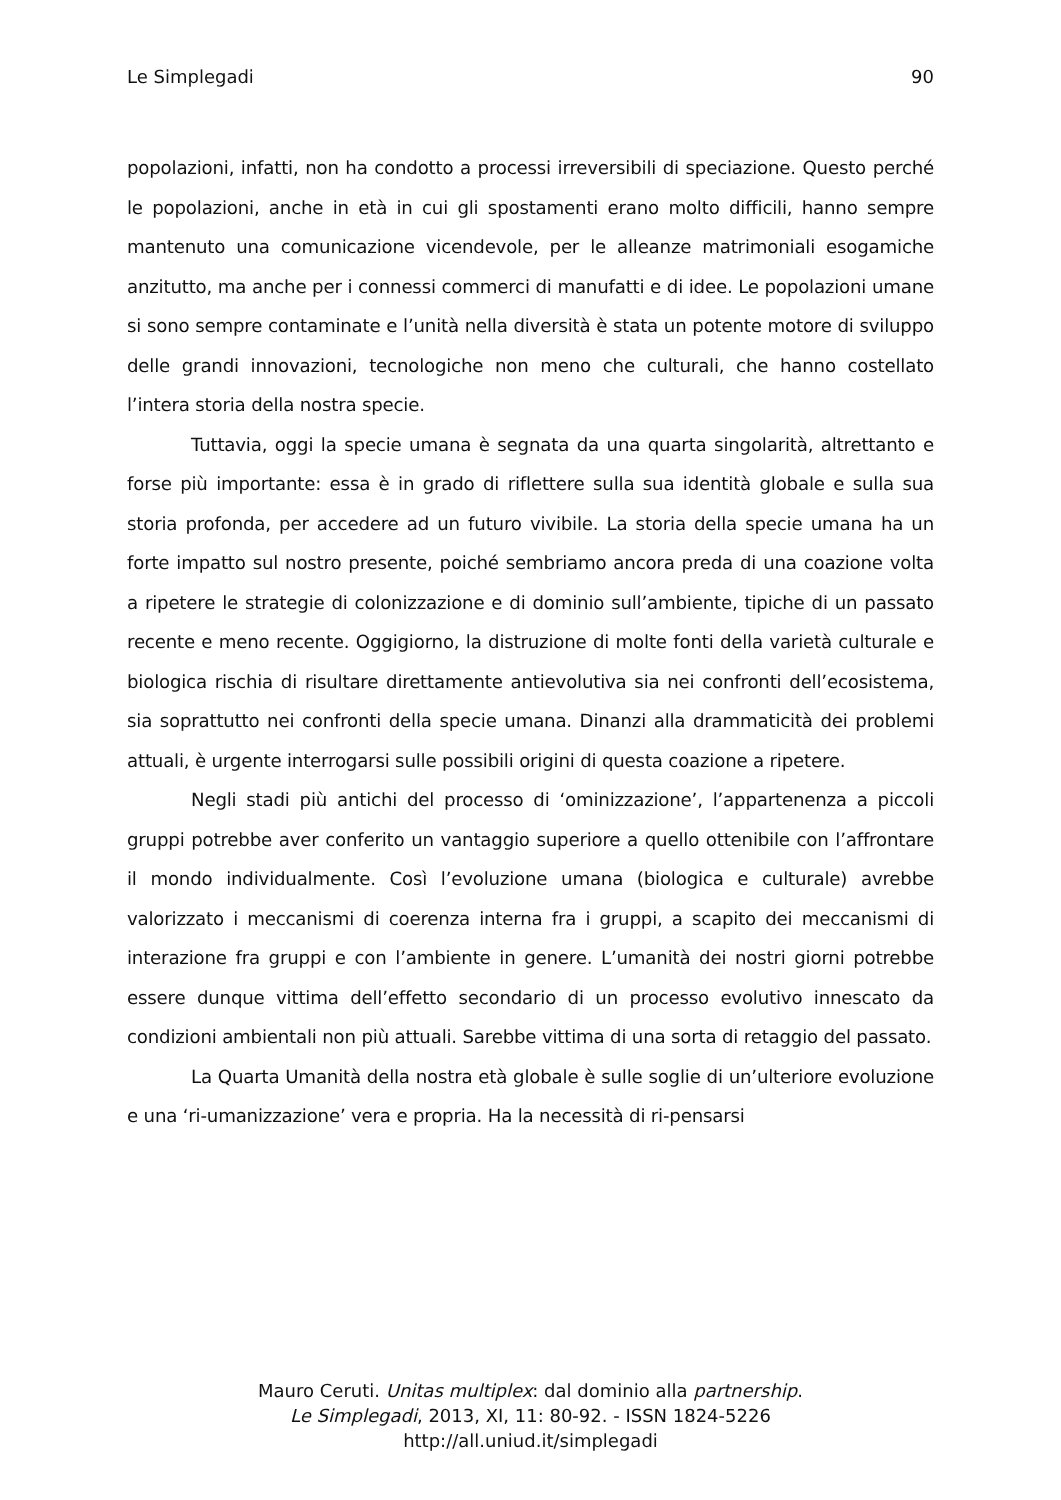Le Simplegadi 90
popolazioni, infatti, non ha condotto a processi irreversibili di speciazione. Questo perché le popolazioni, anche in età in cui gli spostamenti erano molto difficili, hanno sempre mantenuto una comunicazione vicendevole, per le alleanze matrimoniali esogamiche anzitutto, ma anche per i connessi commerci di manufatti e di idee. Le popolazioni umane si sono sempre contaminate e l’unità nella diversità è stata un potente motore di sviluppo delle grandi innovazioni, tecnologiche non meno che culturali, che hanno costellato l’intera storia della nostra specie.
Tuttavia, oggi la specie umana è segnata da una quarta singolarità, altrettanto e forse più importante: essa è in grado di riflettere sulla sua identità globale e sulla sua storia profonda, per accedere ad un futuro vivibile. La storia della specie umana ha un forte impatto sul nostro presente, poiché sembriamo ancora preda di una coazione volta a ripetere le strategie di colonizzazione e di dominio sull’ambiente, tipiche di un passato recente e meno recente. Oggigiorno, la distruzione di molte fonti della varietà culturale e biologica rischia di risultare direttamente antievolutiva sia nei confronti dell’ecosistema, sia soprattutto nei confronti della specie umana. Dinanzi alla drammaticità dei problemi attuali, è urgente interrogarsi sulle possibili origini di questa coazione a ripetere.
Negli stadi più antichi del processo di ‘ominizzazione’, l’appartenenza a piccoli gruppi potrebbe aver conferito un vantaggio superiore a quello ottenibile con l’affrontare il mondo individualmente. Così l’evoluzione umana (biologica e culturale) avrebbe valorizzato i meccanismi di coerenza interna fra i gruppi, a scapito dei meccanismi di interazione fra gruppi e con l’ambiente in genere. L’umanità dei nostri giorni potrebbe essere dunque vittima dell’effetto secondario di un processo evolutivo innescato da condizioni ambientali non più attuali. Sarebbe vittima di una sorta di retaggio del passato.
La Quarta Umanità della nostra età globale è sulle soglie di un’ulteriore evoluzione e una ‘ri-umanizzazione’ vera e propria. Ha la necessità di ri-pensarsi
Mauro Ceruti. Unitas multiplex: dal dominio alla partnership.
Le Simplegadi, 2013, XI, 11: 80-92. - ISSN 1824-5226
http://all.uniud.it/simplegadi